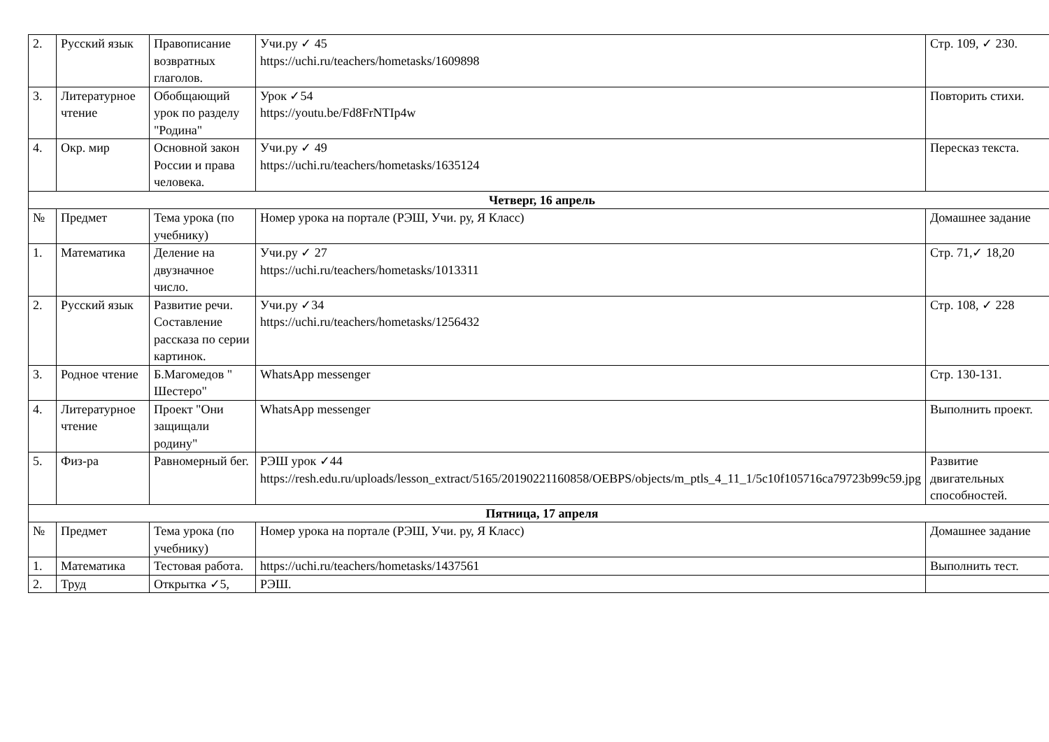| 2. | Русский язык | Правописание возвратных глаголов. | Учи.ру ✓ 45 https://uchi.ru/teachers/hometasks/1609898 | Стр. 109, ✓ 230. |
| 3. | Литературное чтение | Обобщающий урок по разделу "Родина" | Урок ✓54 https://youtu.be/Fd8FrNTIp4w | Повторить стихи. |
| 4. | Окр. мир | Основной закон России и права человека. | Учи.ру ✓ 49 https://uchi.ru/teachers/hometasks/1635124 | Пересказ текста. |
| Четверг, 16 апрель | | | | |
| № | Предмет | Тема урока (по учебнику) | Номер урока на портале (РЭШ, Учи. ру, Я Класс) | Домашнее задание |
| 1. | Математика | Деление на двузначное число. | Учи.ру ✓ 27 https://uchi.ru/teachers/hometasks/1013311 | Стр. 71,✓ 18,20 |
| 2. | Русский язык | Развитие речи. Составление рассказа по серии картинок. | Учи.ру ✓34 https://uchi.ru/teachers/hometasks/1256432 | Стр. 108, ✓ 228 |
| 3. | Родное чтение | Б.Магомедов " Шестеро" | WhatsApp messenger | Стр. 130-131. |
| 4. | Литературное чтение | Проект "Они защищали родину" | WhatsApp messenger | Выполнить проект. |
| 5. | Физ-ра | Равномерный бег. | РЭШ урок ✓44 https://resh.edu.ru/uploads/lesson_extract/5165/20190221160858/OEBPS/objects/m_ptls_4_11_1/5c10f105716ca79723b99c59.jpg | Развитие двигательных способностей. |
| Пятница, 17 апреля | | | | |
| № | Предмет | Тема урока (по учебнику) | Номер урока на портале (РЭШ, Учи. ру, Я Класс) | Домашнее задание |
| 1. | Математика | Тестовая работа. | https://uchi.ru/teachers/hometasks/1437561 | Выполнить тест. |
| 2. | Труд | Открытка ✓5, | РЭШ. | |